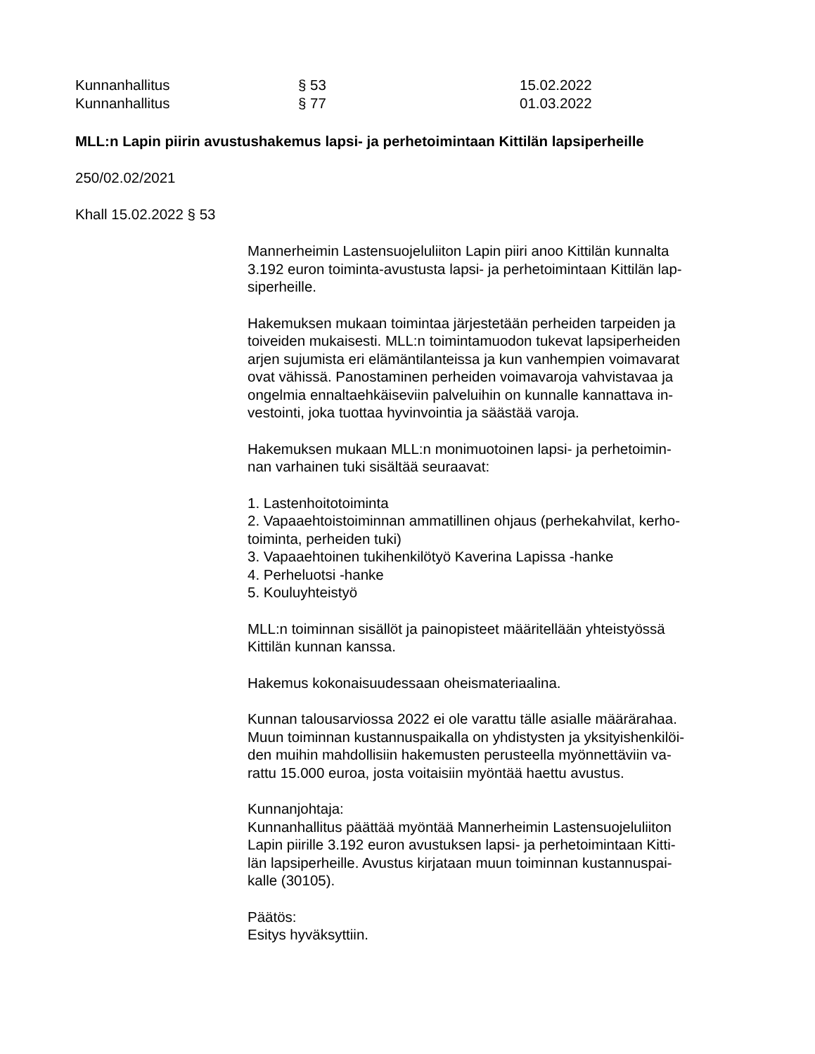Kunnanhallitus § 53 15.02.2022
Kunnanhallitus § 77 01.03.2022
MLL:n Lapin piirin avustushakemus lapsi- ja perhetoimintaan Kittilän lapsiperheille
250/02.02/2021
Khall 15.02.2022 § 53
Mannerheimin Lastensuojeluliiton Lapin piiri anoo Kittilän kunnalta
3.192 euron toiminta-avustusta lapsi- ja perhetoimintaan Kittilän lap-
siperheille.
Hakemuksen mukaan toimintaa järjestetään perheiden tarpeiden ja
toiveiden mukaisesti. MLL:n toimintamuodon tukevat lapsiperheiden
arjen sujumista eri elämäntilanteissa ja kun vanhempien voimavarat
ovat vähissä. Panostaminen perheiden voimavaroja vahvistavaa ja
ongelmia ennaltaehkäiseviin palveluihin on kunnalle kannattava in-
vestointi, joka tuottaa hyvinvointia ja säästää varoja.
Hakemuksen mukaan MLL:n monimuotoinen lapsi- ja perhetoimin-
nan varhainen tuki sisältää seuraavat:
1. Lastenhoitotoiminta
2. Vapaaehtoistoiminnan ammatillinen ohjaus (perhekahvilat, kerho-
toiminta, perheiden tuki)
3. Vapaaehtoinen tukihenkilötyö Kaverina Lapissa -hanke
4. Perheluotsi -hanke
5. Kouluyhteistyö
MLL:n toiminnan sisällöt ja painopisteet määritellään yhteistyössä
Kittilän kunnan kanssa.
Hakemus kokonaisuudessaan oheismateriaalina.
Kunnan talousarviossa 2022 ei ole varattu tälle asialle määrärahaa.
Muun toiminnan kustannuspaikalla on yhdistysten ja yksityishenkilöi-
den muihin mahdollisiin hakemusten perusteella myönnettäviin va-
rattu 15.000 euroa, josta voitaisiin myöntää haettu avustus.
Kunnanjohtaja:
Kunnanhallitus päättää myöntää Mannerheimin Lastensuojeluliiton
Lapin piirille 3.192 euron avustuksen lapsi- ja perhetoimintaan Kitti-
län lapsiperheille. Avustus kirjataan muun toiminnan kustannuspai-
kalle (30105).
Päätös:
Esitys hyväksyttiin.